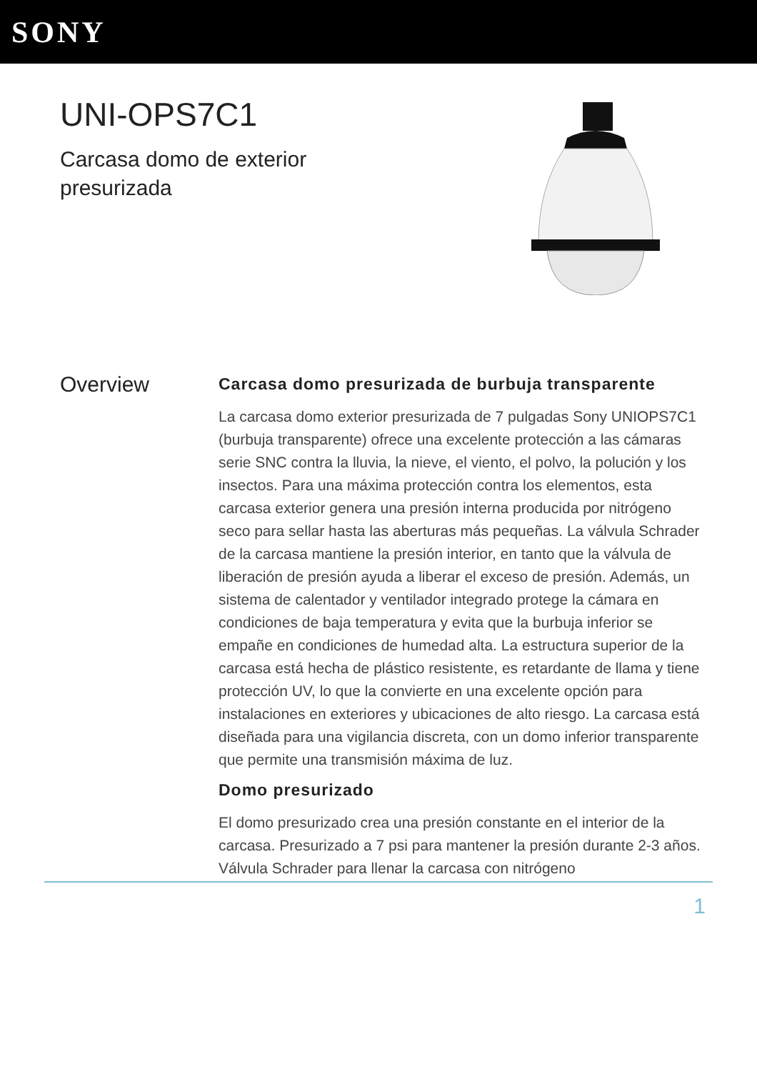SONY
UNI-OPS7C1
Carcasa domo de exterior
presurizada
Overview
Carcasa domo presurizada de burbuja transparente
La carcasa domo exterior presurizada de 7 pulgadas Sony UNIOPS7C1 (burbuja transparente) ofrece una excelente protección a las cámaras serie SNC contra la lluvia, la nieve, el viento, el polvo, la polución y los insectos. Para una máxima protección contra los elementos, esta carcasa exterior genera una presión interna producida por nitrógeno seco para sellar hasta las aberturas más pequeñas. La válvula Schrader de la carcasa mantiene la presión interior, en tanto que la válvula de liberación de presión ayuda a liberar el exceso de presión. Además, un sistema de calentador y ventilador integrado protege la cámara en condiciones de baja temperatura y evita que la burbuja inferior se empañe en condiciones de humedad alta. La estructura superior de la carcasa está hecha de plástico resistente, es retardante de llama y tiene protección UV, lo que la convierte en una excelente opción para instalaciones en exteriores y ubicaciones de alto riesgo. La carcasa está diseñada para una vigilancia discreta, con un domo inferior transparente que permite una transmisión máxima de luz.
Domo presurizado
El domo presurizado crea una presión constante en el interior de la carcasa. Presurizado a 7 psi para mantener la presión durante 2-3 años. Válvula Schrader para llenar la carcasa con nitrógeno
1